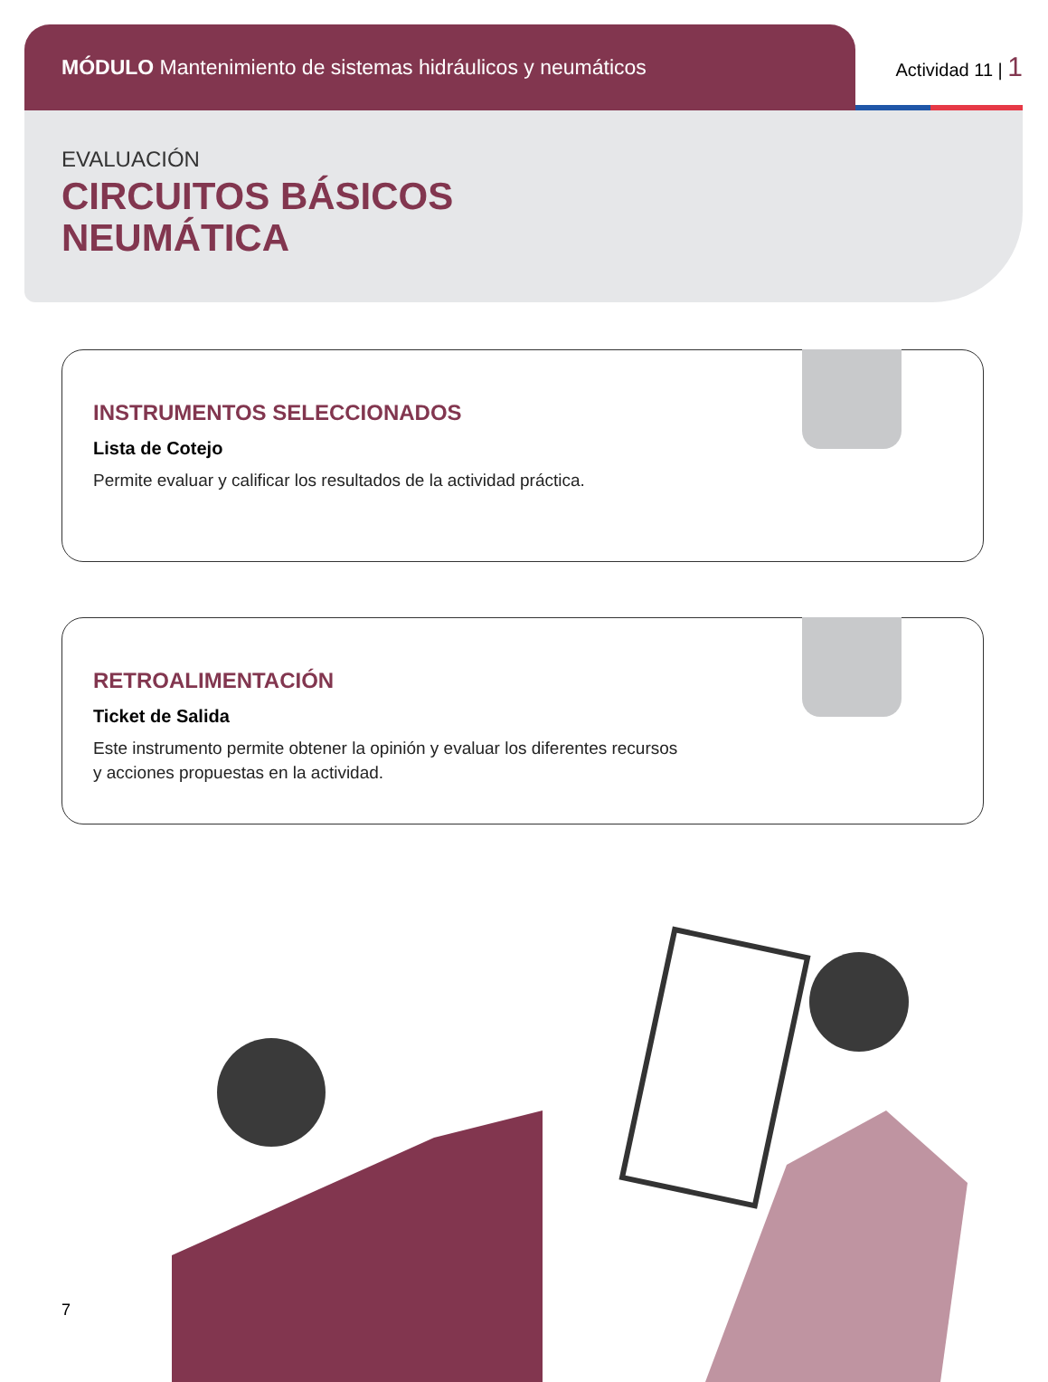MÓDULO Mantenimiento de sistemas hidráulicos y neumáticos
Actividad 11 | 1
EVALUACIÓN
CIRCUITOS BÁSICOS
NEUMÁTICA
INSTRUMENTOS SELECCIONADOS
Lista de Cotejo
Permite evaluar y calificar los resultados de la actividad práctica.
RETROALIMENTACIÓN
Ticket de Salida
Este instrumento permite obtener la opinión y evaluar los diferentes recursos
y acciones propuestas en la actividad.
7